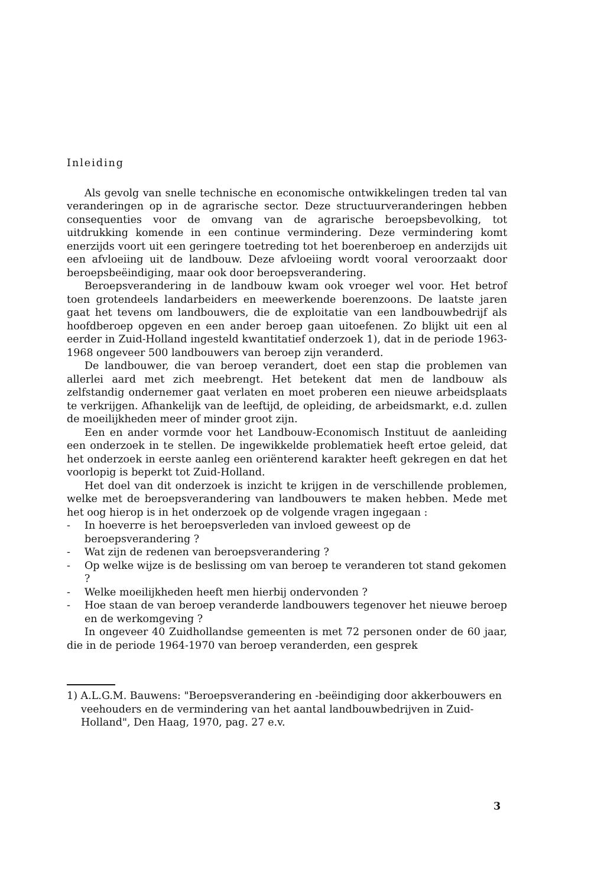Inleiding
Als gevolg van snelle technische en economische ontwikkelingen treden tal van veranderingen op in de agrarische sector. Deze structuurveranderingen hebben consequenties voor de omvang van de agrarische beroepsbevolking, tot uitdrukking komende in een continue vermindering. Deze vermindering komt enerzijds voort uit een geringere toetreding tot het boerenberoep en anderzijds uit een afvloeiing uit de landbouw. Deze afvloeiing wordt vooral veroorzaakt door beroepsbeëindiging, maar ook door beroepsverandering.
Beroepsverandering in de landbouw kwam ook vroeger wel voor. Het betrof toen grotendeels landarbeiders en meewerkende boerenzoons. De laatste jaren gaat het tevens om landbouwers, die de exploitatie van een landbouwbedrijf als hoofdberoep opgeven en een ander beroep gaan uitoefenen. Zo blijkt uit een al eerder in Zuid-Holland ingesteld kwantitatief onderzoek 1), dat in de periode 1963-1968 ongeveer 500 landbouwers van beroep zijn veranderd.
De landbouwer, die van beroep verandert, doet een stap die problemen van allerlei aard met zich meebrengt. Het betekent dat men de landbouw als zelfstandig ondernemer gaat verlaten en moet proberen een nieuwe arbeidsplaats te verkrijgen. Afhankelijk van de leeftijd, de opleiding, de arbeidsmarkt, e.d. zullen de moeilijkheden meer of minder groot zijn.
Een en ander vormde voor het Landbouw-Economisch Instituut de aanleiding een onderzoek in te stellen. De ingewikkelde problematiek heeft ertoe geleid, dat het onderzoek in eerste aanleg een oriënterend karakter heeft gekregen en dat het voorlopig is beperkt tot Zuid-Holland.
Het doel van dit onderzoek is inzicht te krijgen in de verschillende problemen, welke met de beroepsverandering van landbouwers te maken hebben. Mede met het oog hierop is in het onderzoek op de volgende vragen ingegaan :
- In hoeverre is het beroepsverleden van invloed geweest op de beroepsverandering ?
- Wat zijn de redenen van beroepsverandering ?
- Op welke wijze is de beslissing om van beroep te veranderen tot stand gekomen ?
- Welke moeilijkheden heeft men hierbij ondervonden ?
- Hoe staan de van beroep veranderde landbouwers tegenover het nieuwe beroep en de werkomgeving ?
In ongeveer 40 Zuidhollandse gemeenten is met 72 personen onder de 60 jaar, die in de periode 1964-1970 van beroep veranderden, een gesprek
1) A.L.G.M. Bauwens: "Beroepsverandering en -beëindiging door akkerbouwers en veehouders en de vermindering van het aantal landbouwbedrijven in Zuid-Holland", Den Haag, 1970, pag. 27 e.v.
3